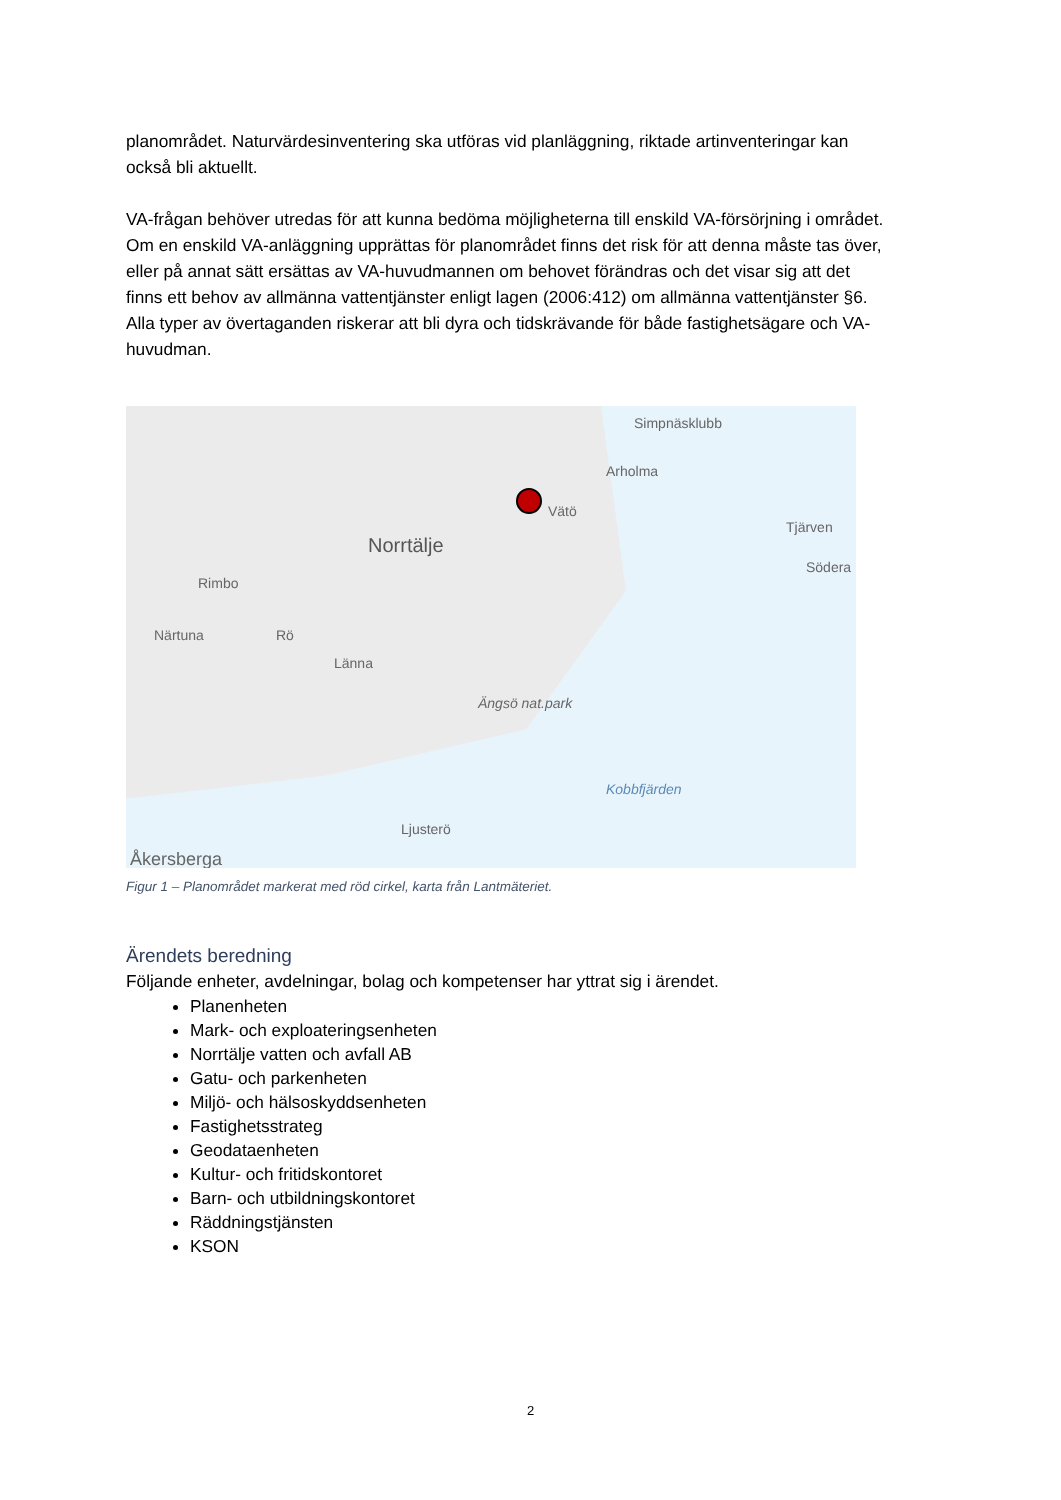planområdet. Naturvärdesinventering ska utföras vid planläggning, riktade artinventeringar kan också bli aktuellt.
VA-frågan behöver utredas för att kunna bedöma möjligheterna till enskild VA-försörjning i området. Om en enskild VA-anläggning upprättas för planområdet finns det risk för att denna måste tas över, eller på annat sätt ersättas av VA-huvudmannen om behovet förändras och det visar sig att det finns ett behov av allmänna vattentjänster enligt lagen (2006:412) om allmänna vattentjänster §6. Alla typer av övertaganden riskerar att bli dyra och tidskrävande för både fastighetsägare och VA-huvudman.
Simpnäsklubb
Arholma
Vätö
Tjärven
Norrtälje
Södera
Rimbo
Närtuna Rö
Länna
Ängsö nat.park
Kobbfjärden
Ljusterö
Åkersberga
Figur 1 – Planområdet markerat med röd cirkel, karta från Lantmäteriet.
Ärendets beredning
Följande enheter, avdelningar, bolag och kompetenser har yttrat sig i ärendet.
Planenheten
Mark- och exploateringsenheten
Norrtälje vatten och avfall AB
Gatu- och parkenheten
Miljö- och hälsoskyddsenheten
Fastighetsstrateg
Geodataenheten
Kultur- och fritidskontoret
Barn- och utbildningskontoret
Räddningstjänsten
KSON
2